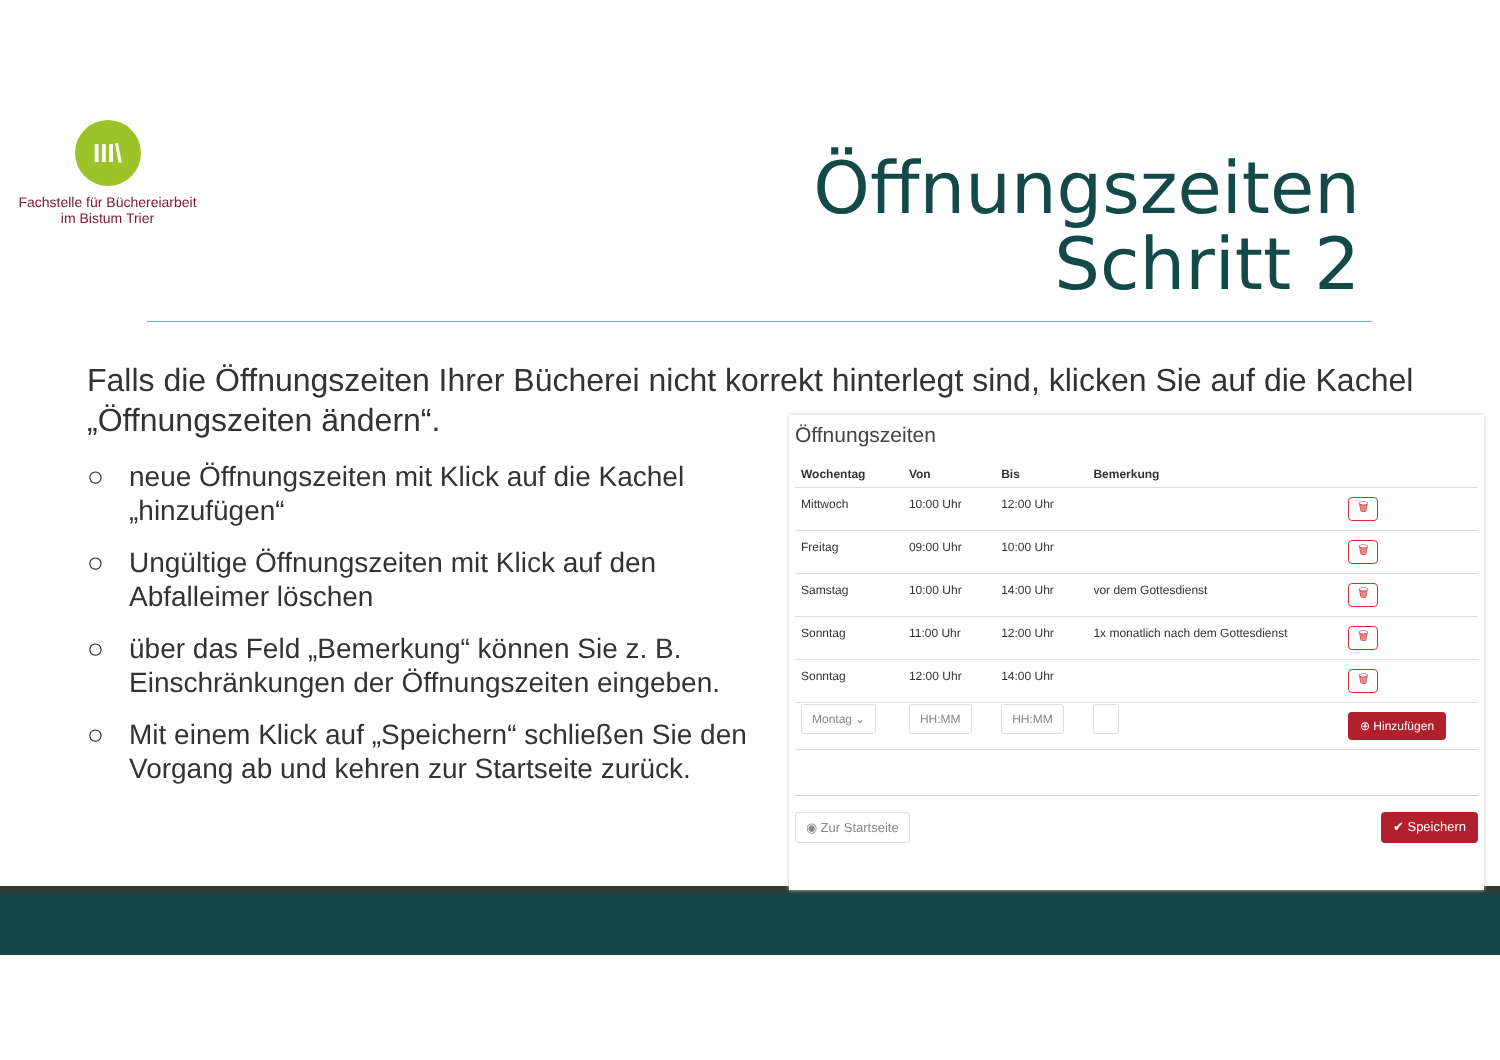III\
Fachstelle für Büchereiarbeit
im Bistum Trier
Öffnungszeiten
Schritt 2
Falls die Öffnungszeiten Ihrer Bücherei nicht korrekt hinterlegt sind, klicken Sie auf die Kachel „Öffnungszeiten ändern“.
○ neue Öffnungszeiten mit Klick auf die Kachel „hinzufügen“
○ Ungültige Öffnungszeiten mit Klick auf den Abfalleimer löschen
○ über das Feld „Bemerkung“ können Sie z. B. Einschränkungen der Öffnungszeiten eingeben.
○ Mit einem Klick auf „Speichern“ schließen Sie den Vorgang ab und kehren zur Startseite zurück.
Öffnungszeiten
| Wochentag | Von | Bis | Bemerkung | |
| --- | --- | --- | --- | --- |
| Mittwoch | 10:00 Uhr | 12:00 Uhr | | 🗑 |
| Freitag | 09:00 Uhr | 10:00 Uhr | | 🗑 |
| Samstag | 10:00 Uhr | 14:00 Uhr | vor dem Gottesdienst | 🗑 |
| Sonntag | 11:00 Uhr | 12:00 Uhr | 1x monatlich nach dem Gottesdienst | 🗑 |
| Sonntag | 12:00 Uhr | 14:00 Uhr | | 🗑 |
| Montag ⌄ | HH:MM | HH:MM | | ⊕ Hinzufügen |
◉ Zur Startseite ✔ Speichern